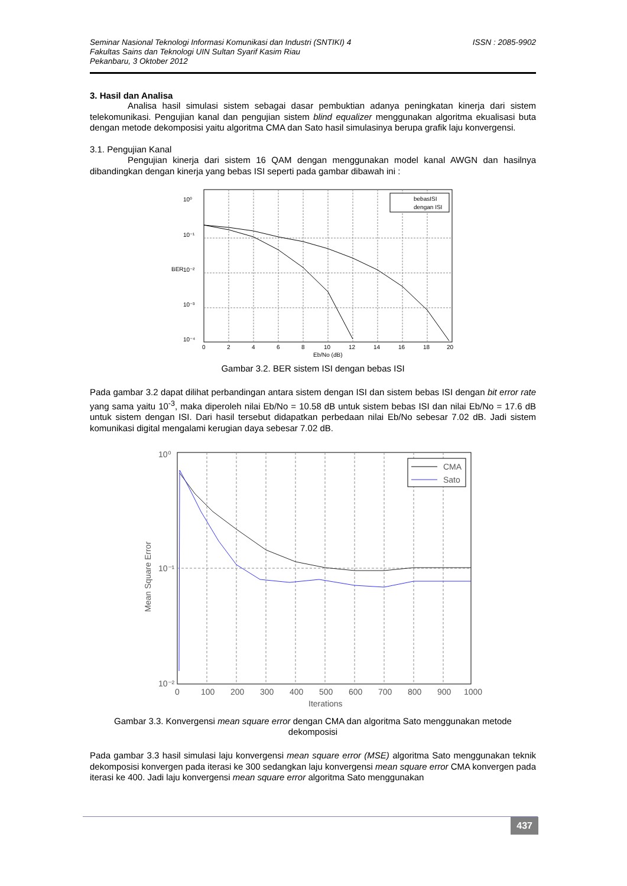Seminar Nasional Teknologi Informasi Komunikasi dan Industri (SNTIKI) 4
Fakultas Sains dan Teknologi UIN Sultan Syarif Kasim Riau
Pekanbaru, 3 Oktober 2012
ISSN : 2085-9902
3. Hasil dan Analisa
Analisa hasil simulasi sistem sebagai dasar pembuktian adanya peningkatan kinerja dari sistem telekomunikasi. Pengujian kanal dan pengujian sistem blind equalizer menggunakan algoritma ekualisasi buta dengan metode dekomposisi yaitu algoritma CMA dan Sato hasil simulasinya berupa grafik laju konvergensi.
3.1. Pengujian Kanal
Pengujian kinerja dari sistem 16 QAM dengan menggunakan model kanal AWGN dan hasilnya dibandingkan dengan kinerja yang bebas ISI seperti pada gambar dibawah ini :
bebasISI
dengan ISI
10⁰
10⁻¹
10⁻²
10⁻³
10⁻⁴
BER
0
2
4
6
8
10
12
14
16
18
20
Eb/No (dB)
Gambar 3.2. BER sistem ISI dengan bebas ISI
Pada gambar 3.2 dapat dilihat perbandingan antara sistem dengan ISI dan sistem bebas ISI dengan bit error rate yang sama yaitu 10<sup>-3</sup>, maka diperoleh nilai Eb/No = 10.58 dB untuk sistem bebas ISI dan nilai Eb/No = 17.6 dB untuk sistem dengan ISI. Dari hasil tersebut didapatkan perbedaan nilai Eb/No sebesar 7.02 dB. Jadi sistem komunikasi digital mengalami kerugian daya sebesar 7.02 dB.
CMA
Sato
10⁰
10⁻¹
10⁻²
Mean Square Error
0
100
200
300
400
500
600
700
800
900
1000
Iterations
Gambar 3.3. Konvergensi mean square error dengan CMA dan algoritma Sato menggunakan metode dekomposisi
Pada gambar 3.3 hasil simulasi laju konvergensi mean square error (MSE) algoritma Sato menggunakan teknik dekomposisi konvergen pada iterasi ke 300 sedangkan laju konvergensi mean square error CMA konvergen pada iterasi ke 400. Jadi laju konvergensi mean square error algoritma Sato menggunakan
437